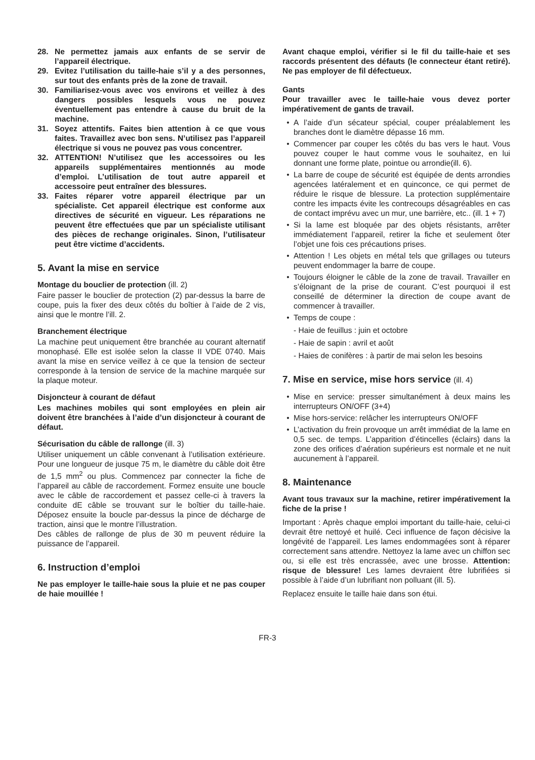28. Ne permettez jamais aux enfants de se servir de l’appareil électrique.
29. Evitez l’utilisation du taille-haie s’il y a des personnes, sur tout des enfants près de la zone de travail.
30. Familiarisez-vous avec vos environs et veillez à des dangers possibles lesquels vous ne pouvez éventuellement pas entendre à cause du bruit de la machine.
31. Soyez attentifs. Faites bien attention à ce que vous faites. Travaillez avec bon sens. N’utilisez pas l’appareil électrique si vous ne pouvez pas vous concentrer.
32. ATTENTION! N’utilisez que les accessoires ou les appareils supplémentaires mentionnés au mode d’emploi. L’utilisation de tout autre appareil et accessoire peut entraîner des blessures.
33. Faites réparer votre appareil électrique par un spécialiste. Cet appareil électrique est conforme aux directives de sécurité en vigueur. Les réparations ne peuvent être effectuées que par un spécialiste utilisant des pièces de rechange originales. Sinon, l’utilisateur peut être victime d’accidents.
5. Avant la mise en service
Montage du bouclier de protection (ill. 2)
Faire passer le bouclier de protection (2) par-dessus la barre de coupe, puis la fixer des deux côtés du boîtier à l’aide de 2 vis, ainsi que le montre l’ill. 2.
Branchement électrique
La machine peut uniquement être branchée au courant alternatif monophasé. Elle est isolée selon la classe II VDE 0740. Mais avant la mise en service veillez à ce que la tension de secteur corresponde à la tension de service de la machine marquée sur la plaque moteur.
Disjoncteur à courant de défaut
Les machines mobiles qui sont employées en plein air doivent être branchées à l’aide d’un disjoncteur à courant de défaut.
Sécurisation du câble de rallonge (ill. 3)
Utiliser uniquement un câble convenant à l’utilisation extérieure. Pour une longueur de jusque 75 m, le diamètre du câble doit être de 1,5 mm<sup>2</sup> ou plus. Commencez par connecter la fiche de l’appareil au câble de raccordement. Formez ensuite une boucle avec le câble de raccordement et passez celle-ci à travers la conduite dE câble se trouvant sur le boîtier du taille-haie. Déposez ensuite la boucle par-dessus la pince de décharge de traction, ainsi que le montre l’illustration.
Des câbles de rallonge de plus de 30 m peuvent réduire la puissance de l’appareil.
6. Instruction d’emploi
Ne pas employer le taille-haie sous la pluie et ne pas couper de haie mouillée !
Avant chaque emploi, vérifier si le fil du taille-haie et ses raccords présentent des défauts (le connecteur étant retiré). Ne pas employer de fil défectueux.
Gants
Pour travailler avec le taille-haie vous devez porter impérativement de gants de travail.
• A l’aide d’un sécateur spécial, couper préalablement les branches dont le diamètre dépasse 16 mm.
• Commencer par couper les côtés du bas vers le haut. Vous pouvez couper le haut comme vous le souhaitez, en lui donnant une forme plate, pointue ou arrondie(ill. 6).
• La barre de coupe de sécurité est équipée de dents arrondies agencées latéralement et en quinconce, ce qui permet de réduire le risque de blessure. La protection supplémentaire contre les impacts évite les contrecoups désagréables en cas de contact imprévu avec un mur, une barrière, etc.. (ill. 1 + 7)
• Si la lame est bloquée par des objets résistants, arrêter immédiatement l’appareil, retirer la fiche et seulement ôter l’objet une fois ces précautions prises.
• Attention ! Les objets en métal tels que grillages ou tuteurs peuvent endommager la barre de coupe.
• Toujours éloigner le câble de la zone de travail. Travailler en s’éloignant de la prise de courant. C’est pourquoi il est conseillé de déterminer la direction de coupe avant de commencer à travailler.
• Temps de coupe :
- Haie de feuillus : juin et octobre
- Haie de sapin : avril et août
- Haies de conifères : à partir de mai selon les besoins
7. Mise en service, mise hors service (ill. 4)
• Mise en service: presser simultanément à deux mains les interrupteurs ON/OFF (3+4)
• Mise hors-service: relâcher les interrupteurs ON/OFF
• L’activation du frein provoque un arrêt immédiat de la lame en 0,5 sec. de temps. L’apparition d’étincelles (éclairs) dans la zone des orifices d’aération supérieurs est normale et ne nuit aucunement à l’appareil.
8. Maintenance
Avant tous travaux sur la machine, retirer impérativement la fiche de la prise !
Important : Après chaque emploi important du taille-haie, celui-ci devrait être nettoyé et huilé. Ceci influence de façon décisive la longévité de l’appareil. Les lames endommagées sont à réparer correctement sans attendre. Nettoyez la lame avec un chiffon sec ou, si elle est très encrassée, avec une brosse. Attention: risque de blessure! Les lames devraient être lubrifiées si possible à l’aide d’un lubrifiant non polluant (ill. 5).
Replacez ensuite le taille haie dans son étui.
FR-3